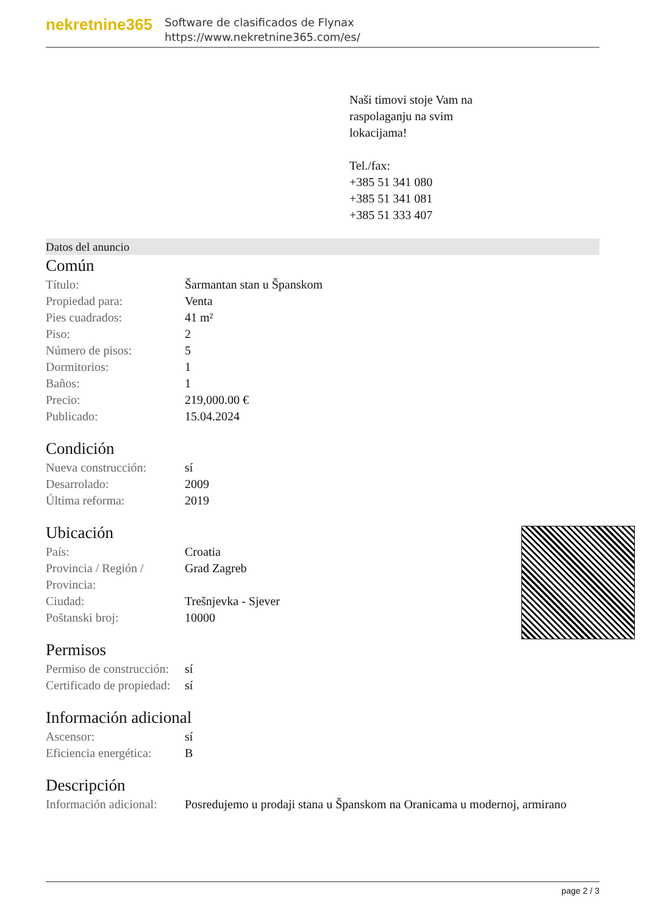nekretnine365
Software de clasificados de Flynax
https://www.nekretnine365.com/es/
Naši timovi stoje Vam na
raspolaganju na svim
lokacijama!
Tel./fax:
+385 51 341 080
+385 51 341 081
+385 51 333 407
Datos del anuncio
Común
| Título: | Šarmantan stan u Španskom |
| Propiedad para: | Venta |
| Pies cuadrados: | 41 m² |
| Piso: | 2 |
| Número de pisos: | 5 |
| Dormitorios: | 1 |
| Baños: | 1 |
| Precio: | 219,000.00 € |
| Publicado: | 15.04.2024 |
Condición
| Nueva construcción: | sí |
| Desarrolado: | 2009 |
| Última reforma: | 2019 |
Ubicación
| País: | Croatia |
| Provincia / Región / Provincia: | Grad Zagreb |
| Ciudad: | Trešnjevka - Sjever |
| Poštanski broj: | 10000 |
Permisos
| Permiso de construcción: | sí |
| Certificado de propiedad: | sí |
Información adicional
| Ascensor: | sí |
| Eficiencia energética: | B |
Descripción
| Información adicional: | Posredujemo u prodaji stana u Španskom na Oranicama u modernoj, armirano |
page 2 / 3